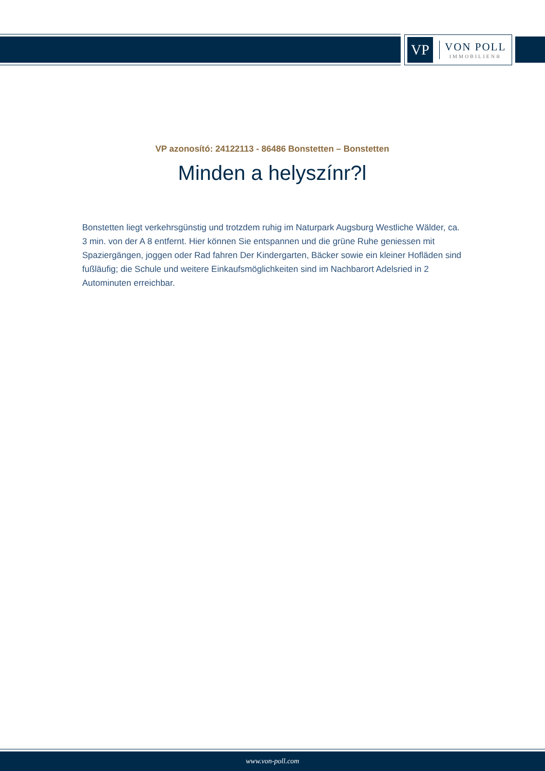VP
VON POLL
IMMOBILIEN®
VP azonosító: 24122113 - 86486 Bonstetten – Bonstetten
Minden a helyszínr?l
Bonstetten liegt verkehrsgünstig und trotzdem ruhig im Naturpark Augsburg Westliche Wälder, ca. 3 min. von der A 8 entfernt. Hier können Sie entspannen und die grüne Ruhe geniessen mit Spaziergängen, joggen oder Rad fahren Der Kindergarten, Bäcker sowie ein kleiner Hofläden sind fußläufig; die Schule und weitere Einkaufsmöglichkeiten sind im Nachbarort Adelsried in 2 Autominuten erreichbar.
www.von-poll.com